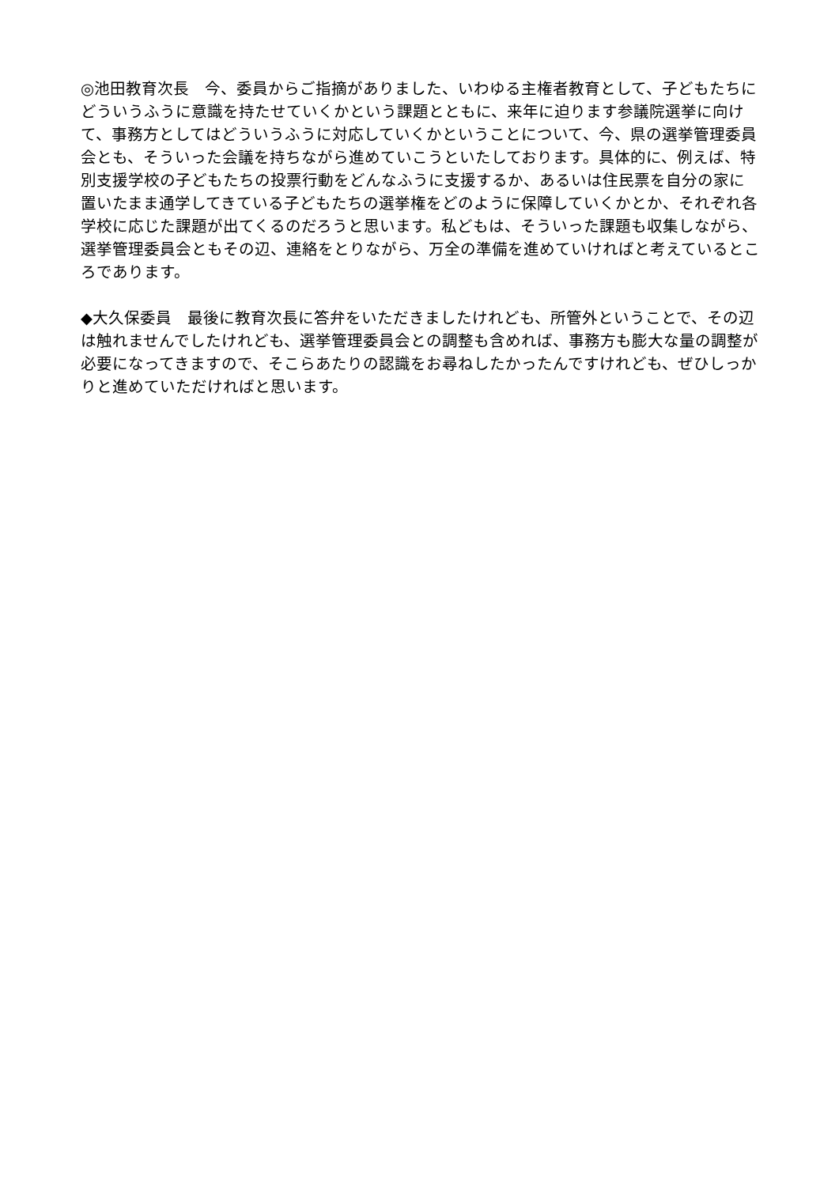◎池田教育次長　今、委員からご指摘がありました、いわゆる主権者教育として、子どもたちにどういうふうに意識を持たせていくかという課題とともに、来年に迫ります参議院選挙に向けて、事務方としてはどういうふうに対応していくかということについて、今、県の選挙管理委員会とも、そういった会議を持ちながら進めていこうといたしております。具体的に、例えば、特別支援学校の子どもたちの投票行動をどんなふうに支援するか、あるいは住民票を自分の家に置いたまま通学してきている子どもたちの選挙権をどのように保障していくかとか、それぞれ各学校に応じた課題が出てくるのだろうと思います。私どもは、そういった課題も収集しながら、選挙管理委員会ともその辺、連絡をとりながら、万全の準備を進めていければと考えているところであります。
◆大久保委員　最後に教育次長に答弁をいただきましたけれども、所管外ということで、その辺は触れませんでしたけれども、選挙管理委員会との調整も含めれば、事務方も膨大な量の調整が必要になってきますので、そこらあたりの認識をお尋ねしたかったんですけれども、ぜひしっかりと進めていただければと思います。